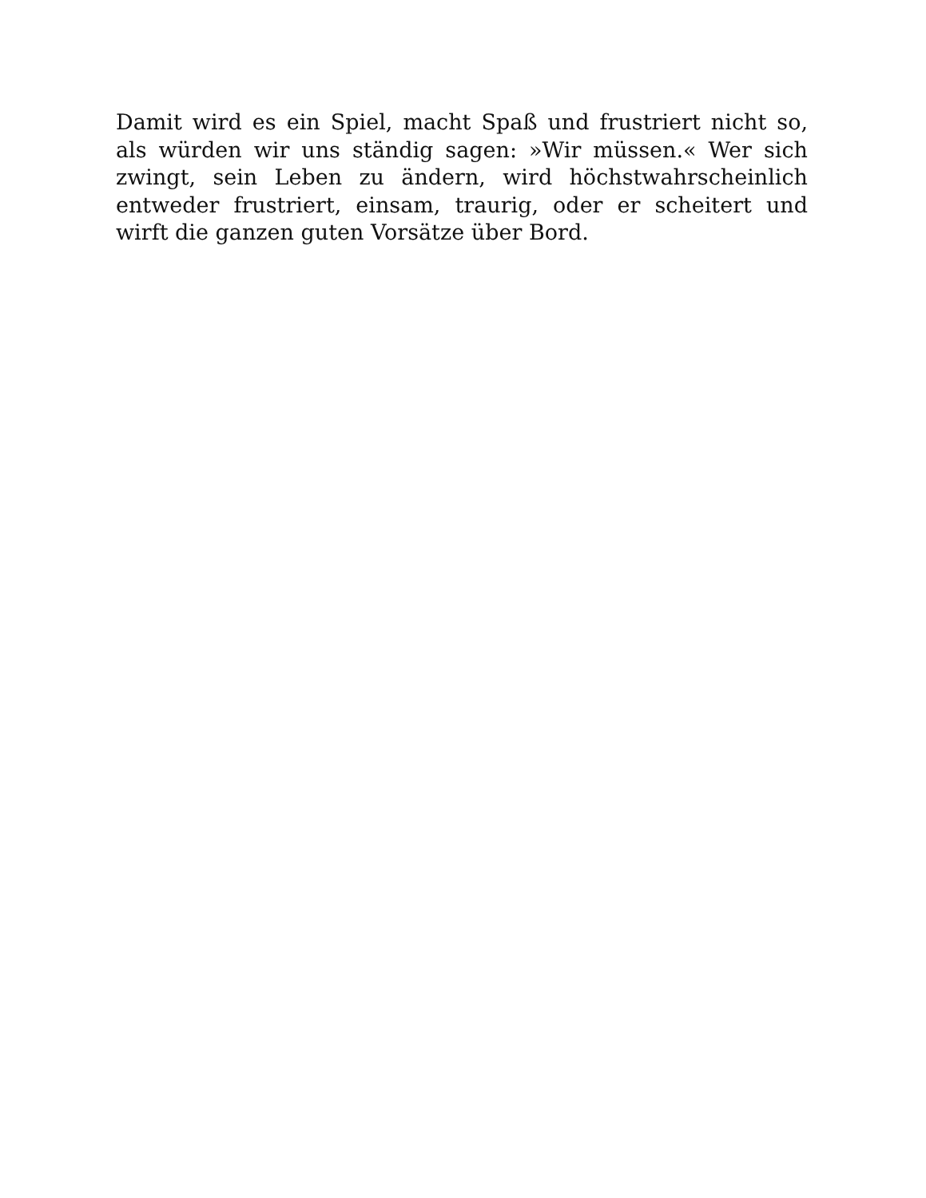Damit wird es ein Spiel, macht Spaß und frustriert nicht so, als würden wir uns ständig sagen: »Wir müssen.« Wer sich zwingt, sein Leben zu ändern, wird höchstwahrscheinlich entweder frustriert, einsam, traurig, oder er scheitert und wirft die ganzen guten Vorsätze über Bord.